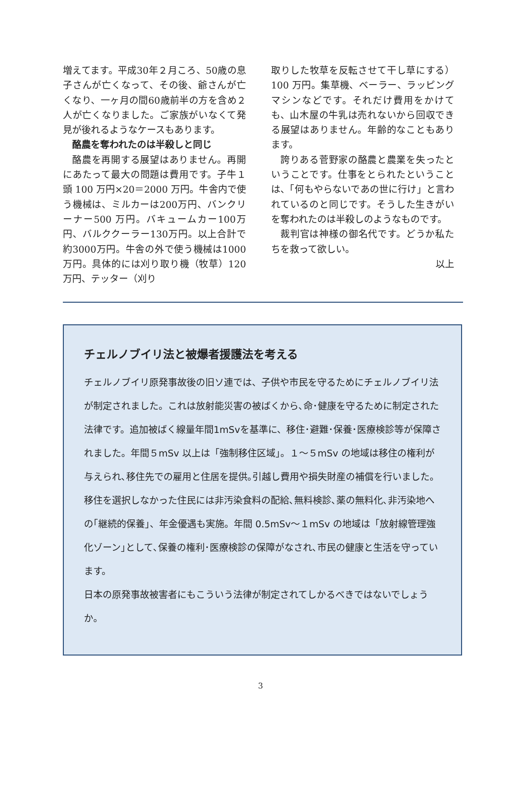増えてます。平成30年２月ころ、50歳の息子さんが亡くなって、その後、爺さんが亡くなり、一ヶ月の間60歳前半の方を含め２人が亡くなりました。ご家族がいなくて発見が後れるようなケースもあります。
酪農を奪われたのは半殺しと同じ
酪農を再開する展望はありません。再開にあたって最大の問題は費用です。子牛１頭 100 万円×20＝2000 万円。牛舎内で使う機械は、ミルカーは200万円、バンクリーナー500 万円。バキュームカー100万円、バルククーラー130万円。以上合計で約3000万円。牛舎の外で使う機械は1000万円。具体的には刈り取り機（牧草）120万円、テッター（刈り
取りした牧草を反転させて干し草にする）100 万円。集草機、ベーラー、ラッピングマシンなどです。それだけ費用をかけても、山木屋の牛乳は売れないから回収できる展望はありません。年齢的なこともあります。
誇りある菅野家の酪農と農業を失ったということです。仕事をとられたということは、「何もやらないであの世に行け」と言われているのと同じです。そうした生きがいを奪われたのは半殺しのようなものです。
裁判官は神様の御名代です。どうか私たちを救って欲しい。
以上
チェルノブイリ法と被爆者援護法を考える
チェルノブイリ原発事故後の旧ソ連では、子供や市民を守るためにチェルノブイリ法が制定されました。これは放射能災害の被ばくから､命･健康を守るために制定された法律です。追加被ばく線量年間1mSvを基準に、移住･避難･保養･医療検診等が保障されました。年間５mSv 以上は「強制移住区域」。１～５mSv の地域は移住の権利が与えられ､移住先での雇用と住居を提供｡引越し費用や損失財産の補償を行いました。移住を選択しなかった住民には非汚染食料の配給､無料検診､薬の無料化､非汚染地への｢継続的保養｣、年金優遇も実施。年間 0.5mSv～１mSv の地域は「放射線管理強化ゾーン｣として､保養の権利･医療検診の保障がなされ､市民の健康と生活を守っています。
日本の原発事故被害者にもこういう法律が制定されてしかるべきではないでしょうか。
3